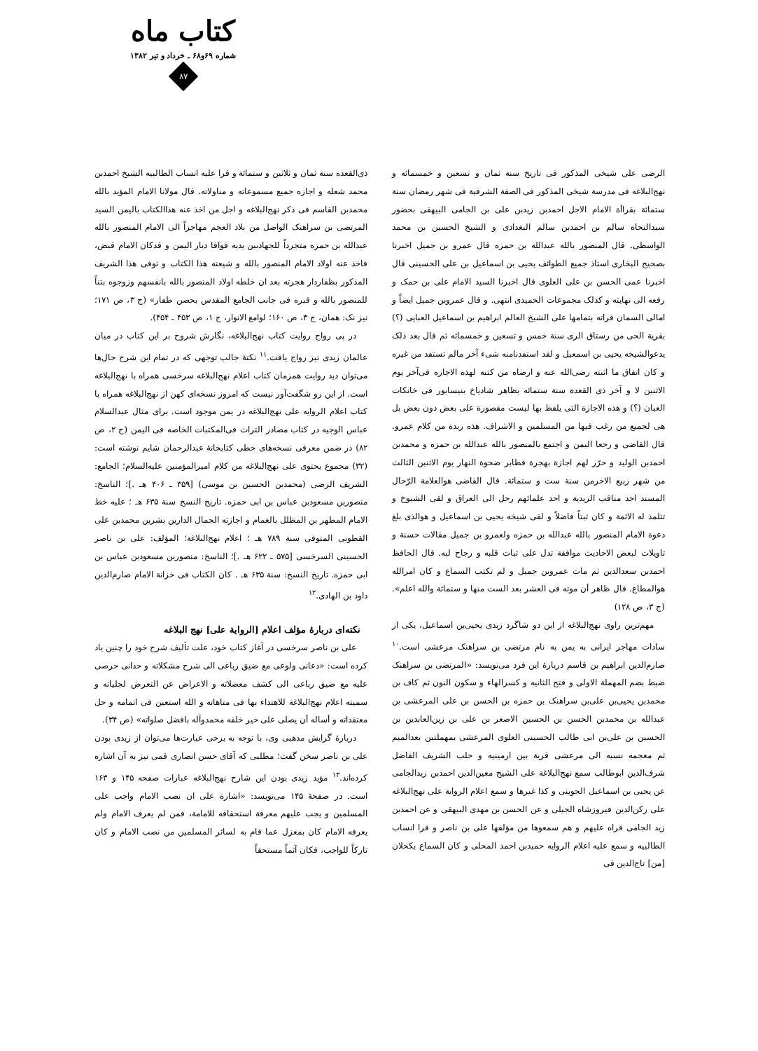کتاب ماه
شماره ۶۹و۶۸ ـ خرداد و تیر ۱۳۸۲
۸۷
الرضی علی شیخی المذکور فی تاریخ سنة ثمان و تسعین و خمسمائه و نهج‌البلاغه فی مدرسة شیخی المذکور فی الصفة الشرفیة فی شهر رمضان سنة ستمائة بقراأة الامام الاجل احمدبن زیدبن علی بن الجامی البیهقی بحضور سیدالنحاة سالم بن احمدبن سالم البغدادی و الشیخ الحسین بن محمد الواسطی. قال المنصور بالله عبدالله بن حمزه قال عمرو بن جمیل اخبرنا بصحیح البخاری استاذ جمیع الطوائف یحیی بن اسماعیل بن علی الحسینی قال اخبرنا عمی الحسن بن علی العلوی قال اخبرنا السید الامام علی بن حمک و رفعه الی نهایته و کذلک مجموعات الحمیدی انتهی. و قال عمروبن جمیل ایضاً و امالی السمان قراته بتمامها علی الشیخ العالم ابراهیم بن اسماعیل العبایی (؟) بقریة الحی من رستاق الری سنة خمس و تسعین و خمسمائه ثم قال بعد ذلک یدعوالشیخه یحیی بن اسمعیل و لقد استفدنامنه شیء آخر مالم تستفد من غیره و کان اتفاق ما اثبته رضی‌الله عنه و ارضاه من کتبه لهذه الاجازه فی‌آخر یوم الاثنین لا و آخر ذی القعدة سنة ستمائه بظاهر شادیاخ بنیسابور فی خانکات العبان (؟) و هذه الاجازة التی یلفظ بها لیست مقصورة علی بعض دون بعض بل هی لجمیع من رغب فیها من المسلمین و الاشراف. هذه زبدة من کلام عمرو. قال القاضی و رجعا الیمن و اجتمع بالمنصور بالله عبدالله بن حمزه و محمدبن احمدبن الولید و حرّر لهم اجازة بهجرة قطابر ضحوة النهار یوم الاثنین الثالث من شهر ربیع الاخرمن سنة ست و ستمائة. قال القاضی هوالعلامة الرّحال المسند احد مناقب الزیدیة و احد علمائهم رحل الی العراق و لقی الشیوخ و تتلمذ له الائمة و کان ثبتاً فاضلاً و لقی شیخه یحیی بن اسماعیل و هوالذی بلغ دعوة الامام المنصور بالله عبدالله بن حمزه ولعمرو بن جمیل مقالات حسنة و تاویلات لبعض الاحادیث موافقة تدل علی ثبات قلبه و رجاح لبه. قال الحافظ احمدبن سعدالدین ثم مات عمروبن جمیل و لم تکتب السماع و کان امرالله هوالمطاع. قال ظاهر أن موته فی العشر بعد الست منها و ستمائة والله اعلم». (ج ۳، ص ۱۲۸)
مهم‌ترین راوی نهج‌البلاغه از این دو شاگرد زیدی یحیی‌بن اسماعیل، یکی از سادات مهاجر ایرانی به یمن به نام مرتضی بن سراهنک مرعشی است.<sup>۱۰</sup> صارم‌الدین ابراهیم بن قاسم دربارهٔ این فرد می‌نویسد: «المرتضی بن سراهنک ضبط بضم المهملة الاولی و فتح الثانیه و کسرالهاء و سکون النون ثم کاف بن محمدبن یحیی‌بن علی‌بن سراهنک بن حمزه بن الحسن بن علی المرعشی بن عبدالله بن محمدبن الحسن بن الحسین الاصغر بن علی بن زین‌العابدین بن الحسین بن علی‌بن ابی طالب الحسینی العلوی المرعشی بمهملتین بعدالمیم ثم معجمه نسبه الی مرعشی قریة بین ارمینیه و حلب الشریف الفاضل شرف‌الدین ابوطالب سمع نهج‌البلاغة علی الشیخ معین‌الدین احمدبن زیدالجامی عن یحیی بن اسماعیل الجوینی و کذا غیرها و سمع اعلام الروایة علی نهج‌البلاغه علی رکن‌الدین فیروزشاه الجیلی و عن الحسن بن مهدی البیهقی و عن احمدبن زید الجامی قراه علیهم و هم سمعوها من مؤلفها علی بن ناصر و قرا انساب الطالبیه و سمع علیه اعلام الروایه حمیدبن احمد المحلی و کان السماع بکحلان [من] تاج‌الدین فی
ذی‌القعده سنة ثمان و ثلاثین و ستمائة و قرا علیه انساب الطالبیه الشیخ احمدبن محمد شعله و اجازه جمیع مسموعاته و مناولاته. قال مولانا الامام المؤید بالله محمدبن القاسم فی ذکر نهج‌البلاغه و اجل من اخذ عنه هذاالکتاب بالیمن السید المرتضی بن سراهنک الواصل من بلاد العجم مهاجراً الی الامام المنصور بالله عبدالله بن حمزه متجرداً للجهادبین یدیه فوافا دیار الیمن و قدکان الامام قبض، فاخذ عنه اولاد الامام المنصور بالله و شیعته هذا الکتاب و توفی هذا الشریف المذکور بظفاردار هجرته بعد ان خلطه اولاد المنصور بالله بانفسهم وزوجوه بتناً للمنصور بالله و قبره فی جانب الجامع المقدس بحصن ظفار» (ج ۳، ص ۱۷۱؛ نیز نک: همان، ج ۳، ص ۱۶۰؛ لوامع الانوار، ج ۱، ص ۴۵۳ ـ ۴۵۴).
در پی رواج روایت کتاب نهج‌البلاغه، نگارش شروح بر این کتاب در میان عالمان زیدی نیز رواج یافت.<sup>۱۱</sup> نکتهٔ جالب توجهی که در تمام این شرح حال‌ها می‌توان دید روایت همزمان کتاب اعلام نهج‌البلاغه سرخسی همراه با نهج‌البلاغه است. از این رو شگفت‌آور نیست که امروز نسخه‌ای کهن از نهج‌البلاغه همراه با کتاب اعلام الروایه علی نهج‌البلاغه در یمن موجود است. برای مثال عبدالسلام عباس الوجیه در کتاب مصادر التراث فی‌المکتبات الخاصه فی الیمن (ج ۲، ص ۸۲) در ضمن معرفی نسخه‌های خطی کتابخانهٔ عبدالرحمان شایم نوشته است: (۳۲) مجموع یحتوی علی نهج‌البلاغه من کلام امیرالمؤمنین علیه‌السلام؛ الجامع: الشریف الرضی (محمدبن الحسین بن موسی) [۳۵۹ ـ ۴۰۶ هـ .]؛ الناسخ: منصوربن مسعودبن عباس بن ابی حمزه. تاریخ النسخ سنة ۶۳۵ هـ ؛ علیه خط الامام المطهر بن المظلل بالغمام و اجازته الجمال الدارین بشربن محمدبن علی القطونی المتوفی سنة ۷۸۹ هـ ؛ اعلام نهج‌البلاغة؛ المؤلف: علی بن ناصر الحسینی السرخسی [۵۷۵ ـ ۶۲۲ هـ .]؛ الناسخ: منصوربن مسعودبن عباس بن ابی حمزه. تاریخ النسخ: سنة ۶۳۵ هـ . کان الکتاب فی خزانة الامام صارم‌الدین داود بن الهادی.<sup>۱۲</sup>
نکته‌ای دربارهٔ مؤلف اعلام [الروایة علی] نهج البلاغه
علی بن ناصر سرخسی در آغاز کتاب خود، علت تألیف شرح خود را چنین یاد کرده است: «دعانی ولوعی مع ضیق رباعی الی شرح مشکلاته و حدانی حرصی علیه مع ضیق رباعی الی کشف معضلاته و الاعراض عن التعرض لجلیاته و سمیته اعلام نهج‌البلاغة للاهتداء بها فی متاهاته و الله استعین فی اتمامه و حل معتقداته و أساله أن یصلی علی خیر خلقه محمدوآله بافضل صلواته» (ص ۳۴).
دربارهٔ گرایش مذهبی وی، با توجه به برخی عبارت‌ها می‌توان از زیدی بودن علی بن ناصر سخن گفت؛ مطلبی که آقای حسن انصاری قمی نیز به آن اشاره کرده‌اند.<sup>۱۳</sup> مؤید زیدی بودن این شارح نهج‌البلاغه عبارات صفحه ۱۴۵ و ۱۶۳ است. در صفحهٔ ۱۴۵ می‌نویسد: «اشارة علی ان نصب الامام واجب علی المسلمین و یجب علیهم معرفة استحقاقه للامامة، فمن لم یعرف الامام ولم یعرفه الامام کان بمعزل عما قام به لسائر المسلمین من نصب الامام و کان تارکاً للواجب، فکان آثماً مستحقاً